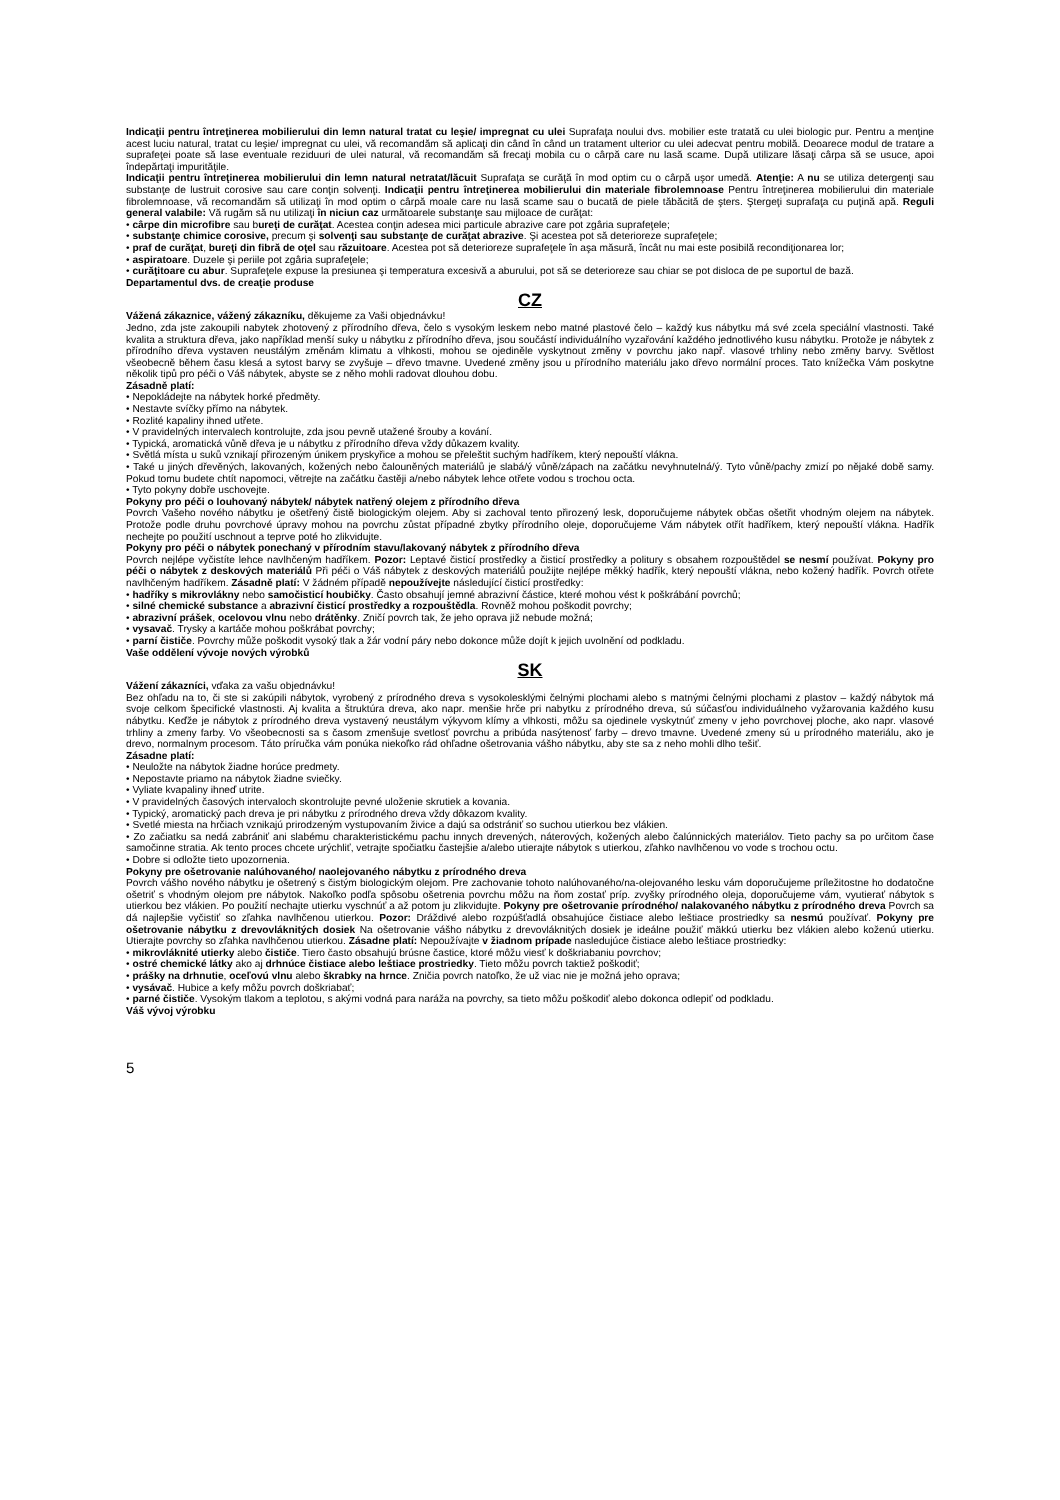Indicaţii pentru întreţinerea mobilierului din lemn natural tratat cu leşie/ impregnat cu ulei Suprafaţa noului dvs. mobilier este tratată cu ulei biologic pur. Pentru a menţine acest luciu natural, tratat cu leşie/ impregnat cu ulei, vă recomandăm să aplicaţi din când în când un tratament ulterior cu ulei adecvat pentru mobilă. Deoarece modul de tratare a suprafeţei poate să lase eventuale reziduuri de ulei natural, vă recomandăm să frecaţi mobila cu o cârpă care nu lasă scame. După utilizare lăsaţi cârpa să se usuce, apoi îndepărtaţi impurităţile.
Indicaţii pentru întreţinerea mobilierului din lemn natural netratat/lăcuit Suprafaţa se curăţă în mod optim cu o cârpă uşor umedă. Atenţie: A nu se utiliza detergenţi sau substanţe de lustruit corosive sau care conţin solvenţi. Indicaţii pentru întreţinerea mobilierului din materiale fibrolemnoase Pentru întreţinerea mobilierului din materiale fibrolemnoase, vă recomandăm să utilizaţi în mod optim o cârpă moale care nu lasă scame sau o bucată de piele tăbăcită de şters. Ştergeţi suprafaţa cu puţină apă. Reguli general valabile: Vă rugăm să nu utilizaţi în niciun caz următoarele substanţe sau mijloace de curăţat:
• cârpe din microfibre sau bureţi de curăţat. Acestea conţin adesea mici particule abrazive care pot zgâria suprafeţele;
• substanţe chimice corosive, precum şi solvenţi sau substanţe de curăţat abrazive. Şi acestea pot să deterioreze suprafeţele;
• praf de curăţat, bureţi din fibră de oţel sau răzuitoare. Acestea pot să deterioreze suprafeţele în aşa măsură, încât nu mai este posibilă recondiţionarea lor;
• aspiratoare. Duzele şi periile pot zgâria suprafeţele;
• curăţitoare cu abur. Suprafeţele expuse la presiunea şi temperatura excesivă a aburului, pot să se deterioreze sau chiar se pot disloca de pe suportul de bază.
Departamentul dvs. de creaţie produse
CZ
Vážená zákaznice, vážený zákazníku, děkujeme za Vaši objednávku!
Jedno, zda jste zakoupili nabytek zhotovený z přírodního dřeva, čelo s vysokým leskem nebo matné plastové čelo – každý kus nábytku má své zcela speciální vlastnosti. Také kvalita a struktura dřeva, jako například menší suky u nábytku z přírodního dřeva, jsou součástí individuálního vyzařování každého jednotlivého kusu nábytku. Protože je nábytek z přírodního dřeva vystaven neustálým změnám klimatu a vlhkosti, mohou se ojediněle vyskytnout změny v povrchu jako např. vlasové trhliny nebo změny barvy. Světlost všeobecně během času klesá a sytost barvy se zvyšuje – dřevo tmavne. Uvedené změny jsou u přírodního materiálu jako dřevo normální proces. Tato knížečka Vám poskytne několik tipů pro péči o Váš nábytek, abyste se z něho mohli radovat dlouhou dobu.
Zásadně platí:
• Nepokládejte na nábytek horké předměty.
• Nestavte svíčky přímo na nábytek.
• Rozlité kapaliny ihned utřete.
• V pravidelných intervalech kontrolujte, zda jsou pevně utažené šrouby a kování.
• Typická, aromatická vůně dřeva je u nábytku z přírodního dřeva vždy důkazem kvality.
• Světlá místa u suků vznikají přirozeným únikem pryskyřice a mohou se přeleštit suchým hadříkem, který nepouští vlákna.
• Také u jiných dřevěných, lakovaných, kožených nebo čalouněných materiálů je slabá/ý vůně/zápach na začátku nevyhnutelná/ý. Tyto vůně/pachy zmizí po nějaké době samy. Pokud tomu budete chtít napomoci, větrejte na začátku častěji a/nebo nábytek lehce otřete vodou s trochou octa.
• Tyto pokyny dobře uschovejte.
Pokyny pro péči o louhovaný nábytek/ nábytek natřený olejem z přírodního dřeva
Povrch Vašeho nového nábytku je ošetřený čistě biologickým olejem. Aby si zachoval tento přirozený lesk, doporučujeme nábytek občas ošetřit vhodným olejem na nábytek. Protože podle druhu povrchové úpravy mohou na povrchu zůstat případné zbytky přírodního oleje, doporučujeme Vám nábytek otřít hadříkem, který nepouští vlákna. Hadřík nechejte po použití uschnout a teprve poté ho zlikvidujte.
Pokyny pro péči o nábytek ponechaný v přírodním stavu/lakovaný nábytek z přírodního dřeva
Povrch nejlépe vyčistíte lehce navlhčeným hadříkem. Pozor: Leptavé čisticí prostředky a čisticí prostředky a politury s obsahem rozpouštědel se nesmí používat. Pokyny pro péči o nábytek z deskových materiálů Při péči o Váš nábytek z deskových materiálů použijte nejlépe měkký hadřík, který nepouští vlákna, nebo kožený hadřík. Povrch otřete navlhčeným hadříkem. Zásadně platí: V žádném případě nepoužívejte následující čisticí prostředky:
• hadříky s mikrovlákny nebo samočisticí houbičky. Často obsahují jemné abrazivní částice, které mohou vést k poškrábání povrchů;
• silné chemické substance a abrazivní čisticí prostředky a rozpouštědla. Rovněž mohou poškodit povrchy;
• abrazivní prášek, ocelovou vlnu nebo drátěnky. Zničí povrch tak, že jeho oprava již nebude možná;
• vysavač. Trysky a kartáče mohou poškrábat povrchy;
• parní čističe. Povrchy může poškodit vysoký tlak a žár vodní páry nebo dokonce může dojít k jejich uvolnění od podkladu.
Vaše oddělení vývoje nových výrobků
SK
Vážení zákazníci, vďaka za vašu objednávku!
Bez ohľadu na to, či ste si zakúpili nábytok, vyrobený z prírodného dreva s vysokolesklými čelnými plochami alebo s matnými čelnými plochami z plastov – každý nábytok má svoje celkom špecifické vlastnosti. Aj kvalita a štruktúra dreva, ako napr. menšie hrče pri nabytku z prírodného dreva, sú súčasťou individuálneho vyžarovania každého kusu nábytku. Keďže je nábytok z prírodného dreva vystavený neustálym výkyvom klímy a vlhkosti, môžu sa ojedinele vyskytnúť zmeny v jeho povrchovej ploche, ako napr. vlasové trhliny a zmeny farby. Vo všeobecnosti sa s časom zmenšuje svetlosť povrchu a pribúda nasýtenosť farby – drevo tmavne. Uvedené zmeny sú u prírodného materiálu, ako je drevo, normalnym procesom. Táto príručka vám ponúka niekoľko rád ohľadne ošetrovania vášho nábytku, aby ste sa z neho mohli dlho tešiť.
Zásadne platí:
• Neuložte na nábytok žiadne horúce predmety.
• Nepostavte priamo na nábytok žiadne sviečky.
• Vyliate kvapaliny ihneď utrite.
• V pravidelných časových intervaloch skontrolujte pevné uloženie skrutiek a kovania.
• Typický, aromatický pach dreva je pri nábytku z prírodného dreva vždy dôkazom kvality.
• Svetlé miesta na hrčiach vznikajú prirodzeným vystupovaním živice a dajú sa odstrániť so suchou utierkou bez vlákien.
• Zo začiatku sa nedá zabrániť ani slabému charakteristickému pachu innych drevených, náterových, kožených alebo čalúnnických materiálov. Tieto pachy sa po určitom čase samočinne stratia. Ak tento proces chcete urýchliť, vetrajte spočiatku častejšie a/alebo utierajte nábytok s utierkou, zľahko navlhčenou vo vode s trochou octu.
• Dobre si odložte tieto upozornenia.
Pokyny pre ošetrovanie nalúhovaného/ naolejovaného nábytku z prírodného dreva
Povrch vášho nového nábytku je ošetrený s čistým biologickým olejom. Pre zachovanie tohoto nalúhovaného/na-olejovaného lesku vám doporučujeme príležitostne ho dodatočne ošetriť s vhodným olejom pre nábytok. Nakoľko podľa spôsobu ošetrenia povrchu môžu na ňom zostať príp. zvyšky prírodného oleja, doporučujeme vám, vyutierať nábytok s utierkou bez vlákien. Po použití nechajte utierku vyschnúť a až potom ju zlikvidujte. Pokyny pre ošetrovanie prírodného/ nalakovaného nábytku z prírodného dreva Povrch sa dá najlepšie vyčistiť so zľahka navlhčenou utierkou. Pozor: Dráždivé alebo rozpúšťadlá obsahujúce čistiace alebo leštiace prostriedky sa nesmú používať. Pokyny pre ošetrovanie nábytku z drevovláknitých dosiek Na ošetrovanie vášho nábytku z drevovláknitých dosiek je ideálne použiť mäkkú utierku bez vlákien alebo koženú utierku. Utierajte povrchy so zľahka navlhčenou utierkou. Zásadne platí: Nepoužívajte v žiadnom prípade nasledujúce čistiace alebo leštiace prostriedky:
• mikrovláknité utierky alebo čističe. Tiero často obsahujú brúsne častice, ktoré môžu viesť k doškriabaniu povrchov;
• ostré chemické látky ako aj drhnúce čistiace alebo leštiace prostriedky. Tieto môžu povrch taktiež poškodiť;
• prášky na drhnutie, oceľovú vlnu alebo škrabky na hrnce. Zničia povrch natoľko, že už viac nie je možná jeho oprava;
• vysávač. Hubice a kefy môžu povrch doškriabať;
• parné čističe. Vysokým tlakom a teplotou, s akými vodná para naráža na povrchy, sa tieto môžu poškodiť alebo dokonca odlepiť od podkladu.
Váš vývoj výrobku
5